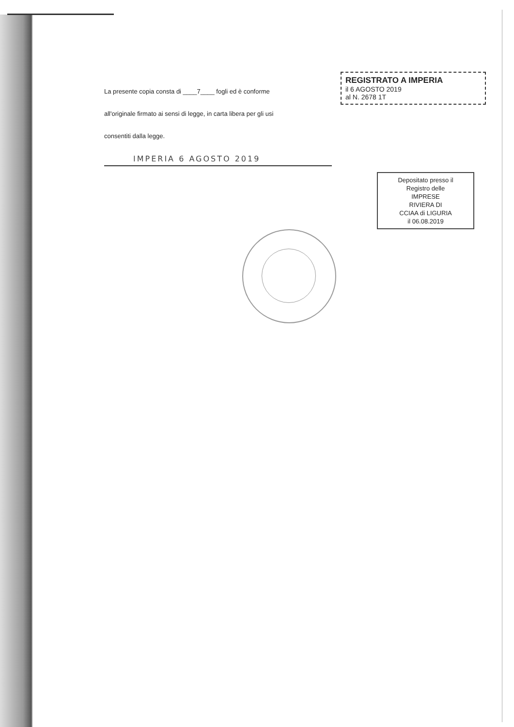La presente copia consta di ____7____ fogli ed è conforme
all'originale firmato ai sensi di legge, in carta libera per gli usi
consentiti dalla legge.
IMPERIA 6 AGOSTO 2019
REGISTRATO A IMPERIA
il 6 AGOSTO 2019
al N. 2678 1T
Depositato presso il
Registro delle
IMPRESE
RIVIERA DI
CCIAA di LIGURIA
il 06.08.2019